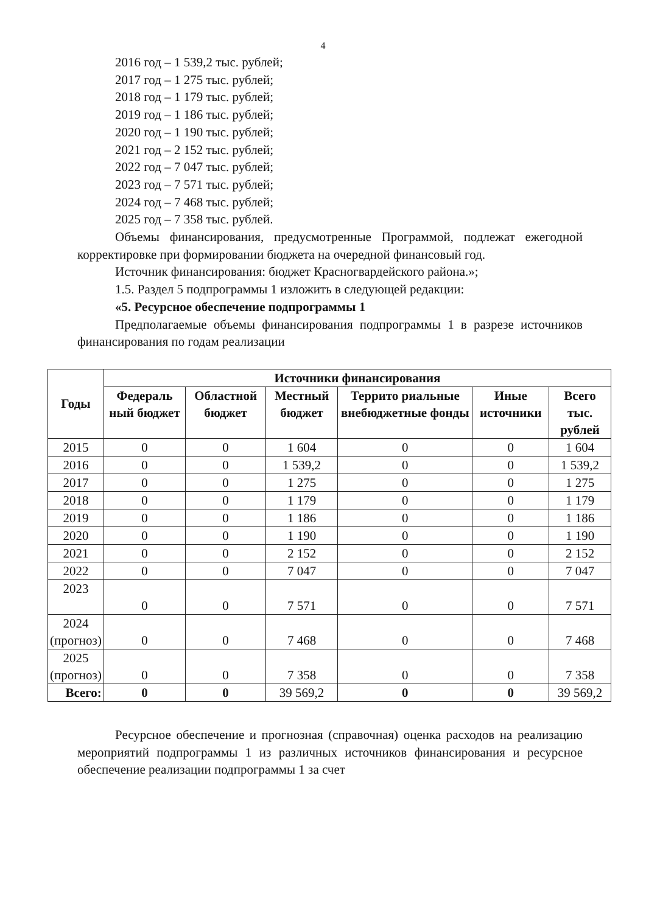4
2016 год – 1 539,2 тыс. рублей;
2017 год – 1 275 тыс. рублей;
2018 год – 1 179 тыс. рублей;
2019 год – 1 186 тыс. рублей;
2020 год – 1 190 тыс. рублей;
2021 год – 2 152 тыс. рублей;
2022 год – 7 047 тыс. рублей;
2023 год – 7 571 тыс. рублей;
2024 год – 7 468 тыс. рублей;
2025 год – 7 358 тыс. рублей.
Объемы финансирования, предусмотренные Программой, подлежат ежегодной корректировке при формировании бюджета на очередной финансовый год.
Источник финансирования: бюджет Красногвардейского района.»;
1.5. Раздел 5 подпрограммы 1 изложить в следующей редакции:
«5. Ресурсное обеспечение подпрограммы 1
Предполагаемые объемы финансирования подпрограммы 1 в разрезе источников финансирования по годам реализации
| Годы | Источники финансирования | | | | | |
| --- | --- | --- | --- | --- | --- | --- |
| | Федераль ный бюджет | Областной бюджет | Местный бюджет | Террито риальные внебюджетные фонды | Иные источники | Всего тыс. рублей |
| 2015 | 0 | 0 | 1 604 | 0 | 0 | 1 604 |
| 2016 | 0 | 0 | 1 539,2 | 0 | 0 | 1 539,2 |
| 2017 | 0 | 0 | 1 275 | 0 | 0 | 1 275 |
| 2018 | 0 | 0 | 1 179 | 0 | 0 | 1 179 |
| 2019 | 0 | 0 | 1 186 | 0 | 0 | 1 186 |
| 2020 | 0 | 0 | 1 190 | 0 | 0 | 1 190 |
| 2021 | 0 | 0 | 2 152 | 0 | 0 | 2 152 |
| 2022 | 0 | 0 | 7 047 | 0 | 0 | 7 047 |
| 2023 | 0 | 0 | 7 571 | 0 | 0 | 7 571 |
| 2024 (прогноз) | 0 | 0 | 7 468 | 0 | 0 | 7 468 |
| 2025 (прогноз) | 0 | 0 | 7 358 | 0 | 0 | 7 358 |
| Всего: | 0 | 0 | 39 569,2 | 0 | 0 | 39 569,2 |
Ресурсное обеспечение и прогнозная (справочная) оценка расходов на реализацию мероприятий подпрограммы 1 из различных источников финансирования и ресурсное обеспечение реализации подпрограммы 1 за счет